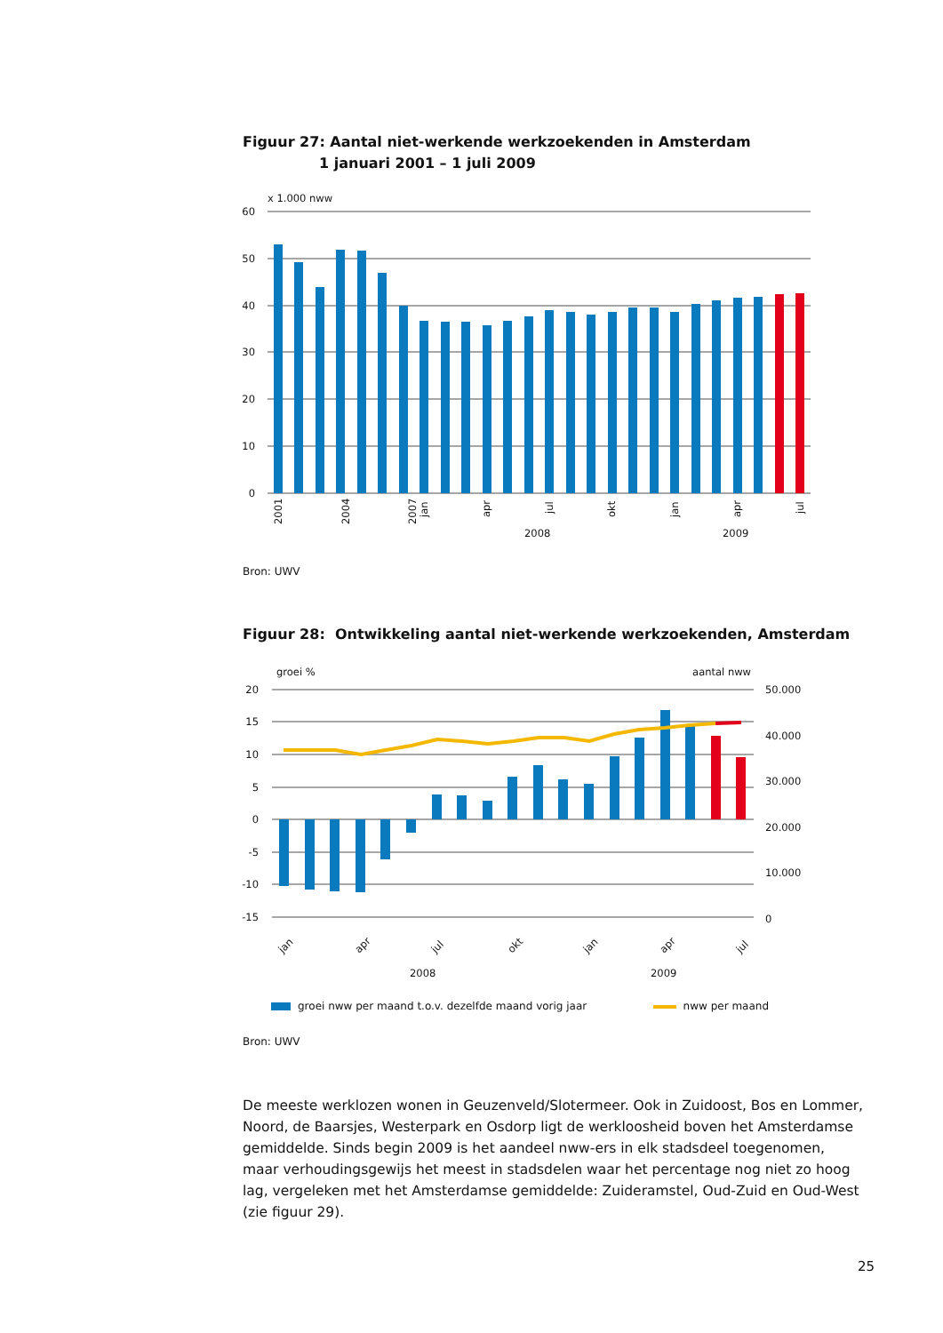Figuur 27: Aantal niet-werkende werkzoekenden in Amsterdam
1 januari 2001 – 1 juli 2009
x 1.000 nww
60
50
40
30
20
10
0
2001
2004
2007
jan
apr
jul
okt
jan
apr
jul
2008
2009
Bron: UWV
Figuur 28: Ontwikkeling aantal niet-werkende werkzoekenden, Amsterdam
groei %
aantal nww
20
15
10
5
0
-5
-10
-15
50.000
40.000
30.000
20.000
10.000
0
jan
apr
jul
okt
jan
apr
jul
2008
2009
groei nww per maand t.o.v. dezelfde maand vorig jaar
nww per maand
Bron: UWV
De meeste werklozen wonen in Geuzenveld/Slotermeer. Ook in Zuidoost, Bos en Lommer, Noord, de Baarsjes, Westerpark en Osdorp ligt de werkloosheid boven het Amsterdamse gemiddelde. Sinds begin 2009 is het aandeel nww-ers in elk stadsdeel toegenomen, maar verhoudingsgewijs het meest in stadsdelen waar het percentage nog niet zo hoog lag, vergeleken met het Amsterdamse gemiddelde: Zuideramstel, Oud-Zuid en Oud-West (zie figuur 29).
25